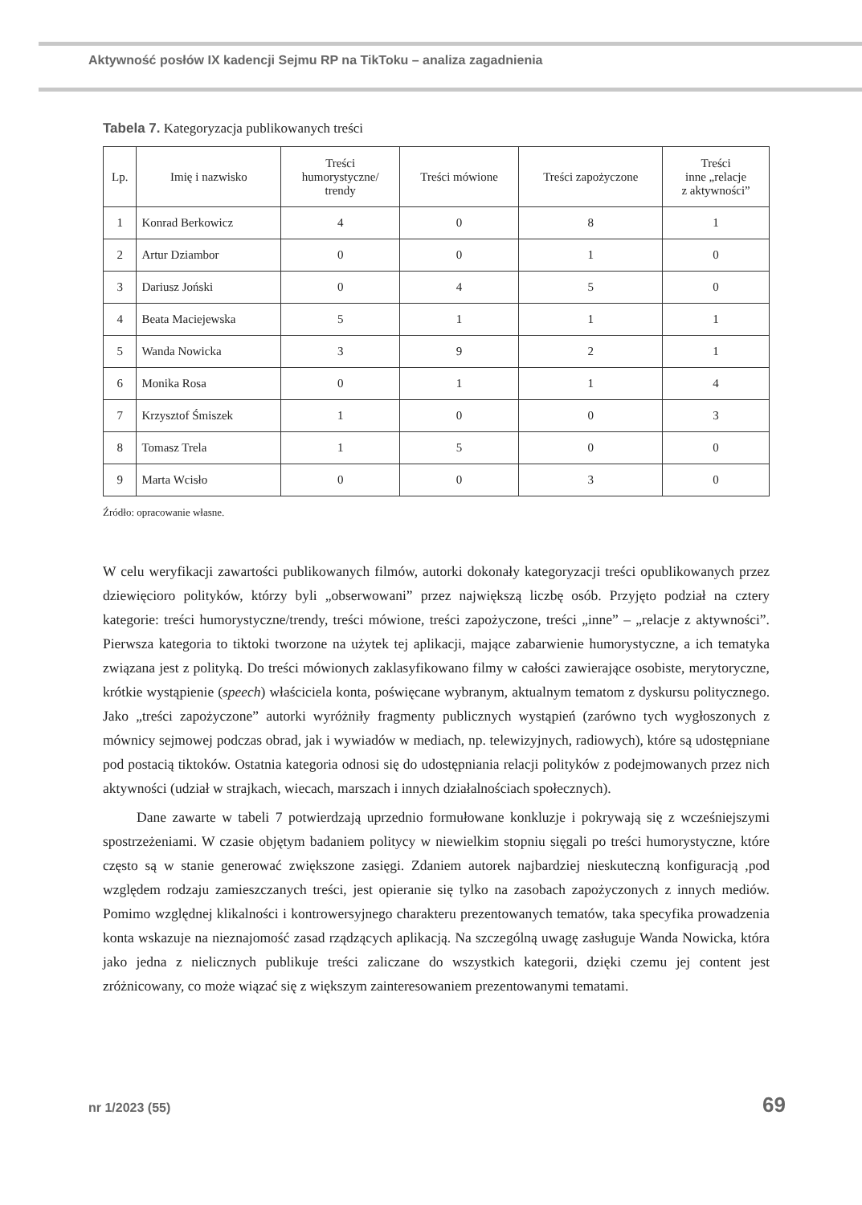Aktywność posłów IX kadencji Sejmu RP na TikToku – analiza zagadnienia
Tabela 7. Kategoryzacja publikowanych treści
| Lp. | Imię i nazwisko | Treści humorystyczne/ trendy | Treści mówione | Treści zapożyczone | Treści inne „relacje z aktywności” |
| --- | --- | --- | --- | --- | --- |
| 1 | Konrad Berkowicz | 4 | 0 | 8 | 1 |
| 2 | Artur Dziambor | 0 | 0 | 1 | 0 |
| 3 | Dariusz Joński | 0 | 4 | 5 | 0 |
| 4 | Beata Maciejewska | 5 | 1 | 1 | 1 |
| 5 | Wanda Nowicka | 3 | 9 | 2 | 1 |
| 6 | Monika Rosa | 0 | 1 | 1 | 4 |
| 7 | Krzysztof Śmiszek | 1 | 0 | 0 | 3 |
| 8 | Tomasz Trela | 1 | 5 | 0 | 0 |
| 9 | Marta Wcisło | 0 | 0 | 3 | 0 |
Źródło: opracowanie własne.
W celu weryfikacji zawartości publikowanych filmów, autorki dokonały kategoryzacji treści opublikowanych przez dziewięcioro polityków, którzy byli „obserwowani” przez największą liczbę osób. Przyjęto podział na cztery kategorie: treści humorystyczne/trendy, treści mówione, treści zapożyczone, treści „inne” – „relacje z aktywności”. Pierwsza kategoria to tiktoki tworzone na użytek tej aplikacji, mające zabarwienie humorystyczne, a ich tematyka związana jest z polityką. Do treści mówionych zaklasyfikowano filmy w całości zawierające osobiste, merytoryczne, krótkie wystąpienie (speech) właściciela konta, poświęcane wybranym, aktualnym tematom z dyskursu politycznego. Jako „treści zapożyczone” autorki wyróżniły fragmenty publicznych wystąpień (zarówno tych wygłoszonych z mównicy sejmowej podczas obrad, jak i wywiadów w mediach, np. telewizyjnych, radiowych), które są udostępniane pod postacią tiktoków. Ostatnia kategoria odnosi się do udostępniania relacji polityków z podejmowanych przez nich aktywności (udział w strajkach, wiecach, marszach i innych działalnościach społecznych).
Dane zawarte w tabeli 7 potwierdzają uprzednio formułowane konkluzje i pokrywają się z wcześniejszymi spostrzeżeniami. W czasie objętym badaniem politycy w niewielkim stopniu sięgali po treści humorystyczne, które często są w stanie generować zwiększone zasięgi. Zdaniem autorek najbardziej nieskuteczną konfiguracją ,pod względem rodzaju zamieszczanych treści, jest opieranie się tylko na zasobach zapożyczonych z innych mediów. Pomimo względnej klikalności i kontrowersyjnego charakteru prezentowanych tematów, taka specyfika prowadzenia konta wskazuje na nieznajomość zasad rządzących aplikacją. Na szczególną uwagę zasługuje Wanda Nowicka, która jako jedna z nielicznych publikuje treści zaliczane do wszystkich kategorii, dzięki czemu jej content jest zróżnicowany, co może wiązać się z większym zainteresowaniem prezentowanymi tematami.
nr 1/2023 (55) 69